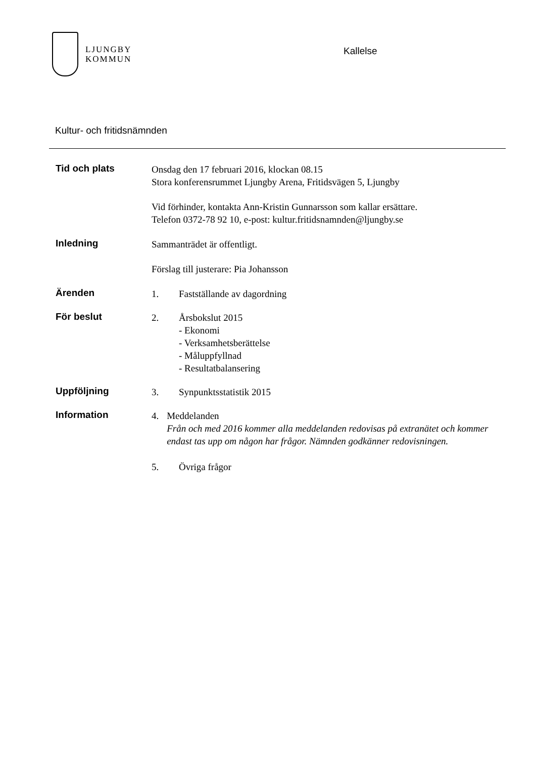LJUNGBY
KOMMUN
Kallelse
Kultur- och fritidsnämnden
Tid och plats
Onsdag den 17 februari 2016, klockan 08.15
Stora konferensrummet Ljungby Arena, Fritidsvägen 5, Ljungby
Vid förhinder, kontakta Ann-Kristin Gunnarsson som kallar ersättare.
Telefon 0372-78 92 10, e-post: kultur.fritidsnamnden@ljungby.se
Inledning
Sammanträdet är offentligt.
Förslag till justerare: Pia Johansson
Ärenden
1. Fastställande av dagordning
För beslut
2. Årsbokslut 2015
- Ekonomi
- Verksamhetsberättelse
- Måluppfyllnad
- Resultatbalansering
Uppföljning
3. Synpunktsstatistik 2015
Information
4. Meddelanden
Från och med 2016 kommer alla meddelanden redovisas på extranätet och kommer endast tas upp om någon har frågor. Nämnden godkänner redovisningen.
5. Övriga frågor